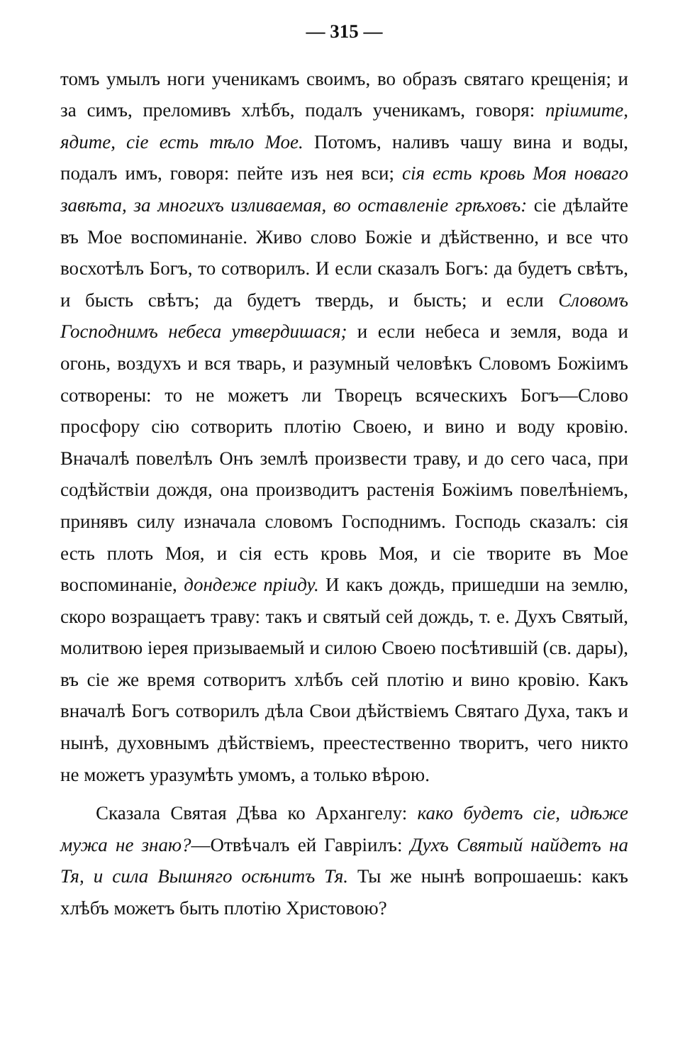— 315 —
томъ умылъ ноги ученикамъ своимъ, во образъ святаго крещенія; и за симъ, преломивъ хлѣбъ, подалъ ученикамъ, говоря: пріимите, ядите, сіе есть тѣло Мое. Потомъ, наливъ чашу вина и воды, подалъ имъ, говоря: пейте изъ нея вси; сія есть кровь Моя новаго завѣта, за многихъ изливаемая, во оставленіе грѣховъ: сіе дѣлайте въ Мое воспоминаніе. Живо слово Божіе и дѣйственно, и все что восхотѣлъ Богъ, то сотворилъ. И если сказалъ Богъ: да будетъ свѣтъ, и бысть свѣтъ; да будетъ твердь, и бысть; и если Словомъ Господнимъ небеса утвердишася; и если небеса и земля, вода и огонь, воздухъ и вся тварь, и разумный человѣкъ Словомъ Божіимъ сотворены: то не можетъ ли Творецъ всяческихъ Богъ—Слово просфору сію сотворить плотію Своею, и вино и воду кровію. Вначалѣ повелѣлъ Онъ землѣ произвести траву, и до сего часа, при содѣйствіи дождя, она производитъ растенія Божіимъ повелѣніемъ, принявъ силу изначала словомъ Господнимъ. Господь сказалъ: сія есть плоть Моя, и сія есть кровь Моя, и сіе творите въ Мое воспоминаніе, дондеже пріиду. И какъ дождь, пришедши на землю, скоро возращаетъ траву: такъ и святый сей дождь, т. е. Духъ Святый, молитвою іерея призываемый и силою Своею посѣтившій (св. дары), въ сіе же время сотворитъ хлѣбъ сей плотію и вино кровію. Какъ вначалѣ Богъ сотворилъ дѣла Свои дѣйствіемъ Святаго Духа, такъ и нынѣ, духовнымъ дѣйствіемъ, преестественно творитъ, чего никто не можетъ уразумѣть умомъ, а только вѣрою.
Сказала Святая Дѣва ко Архангелу: како будетъ сіе, идѣже мужа не знаю?—Отвѣчалъ ей Гавріилъ: Духъ Святый найдетъ на Тя, и сила Вышняго осѣнитъ Тя. Ты же нынѣ вопрошаешь: какъ хлѣбъ можетъ быть плотію Христовою?